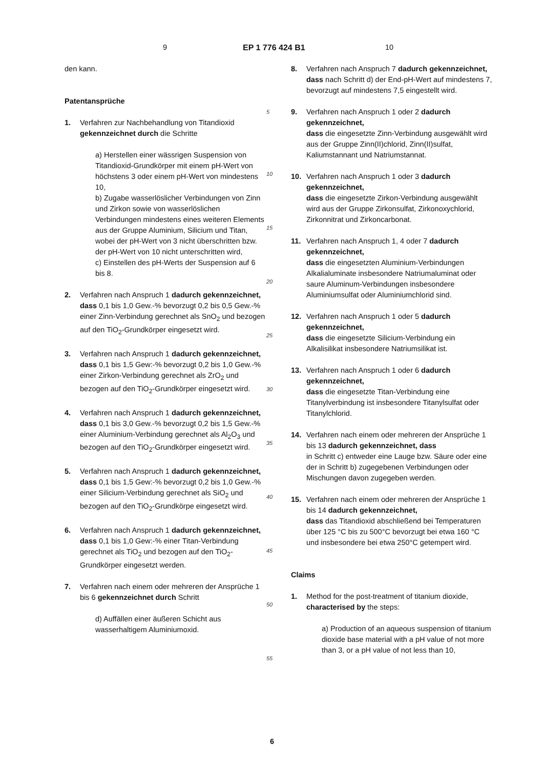9 EP 1 776 424 B1 10
den kann.
Patentansprüche
1. Verfahren zur Nachbehandlung von Titandioxid gekennzeichnet durch die Schritte
a) Herstellen einer wässrigen Suspension von Titandioxid-Grundkörper mit einem pH-Wert von höchstens 3 oder einem pH-Wert von mindestens 10,
b) Zugabe wasserlöslicher Verbindungen von Zinn und Zirkon sowie von wasserlöslichen Verbindungen mindestens eines weiteren Elements aus der Gruppe Aluminium, Silicium und Titan, wobei der pH-Wert von 3 nicht überschritten bzw. der pH-Wert von 10 nicht unterschritten wird,
c) Einstellen des pH-Werts der Suspension auf 6 bis 8.
2. Verfahren nach Anspruch 1 dadurch gekennzeichnet,
dass 0,1 bis 1,0 Gew.-% bevorzugt 0,2 bis 0,5 Gew.-% einer Zinn-Verbindung gerechnet als SnO<sub>2</sub> und bezogen auf den TiO<sub>2</sub>-Grundkörper eingesetzt wird.
3. Verfahren nach Anspruch 1 dadurch gekennzeichnet,
dass 0,1 bis 1,5 Gew:-% bevorzugt 0,2 bis 1,0 Gew.-% einer Zirkon-Verbindung gerechnet als ZrO<sub>2</sub> und bezogen auf den TiO<sub>2</sub>-Grundkörper eingesetzt wird.
4. Verfahren nach Anspruch 1 dadurch gekennzeichnet,
dass 0,1 bis 3,0 Gew.-% bevorzugt 0,2 bis 1,5 Gew.-% einer Aluminium-Verbindung gerechnet als Al<sub>2</sub>O<sub>3</sub> und bezogen auf den TiO<sub>2</sub>-Grundkörper eingesetzt wird.
5. Verfahren nach Anspruch 1 dadurch gekennzeichnet,
dass 0,1 bis 1,5 Gew:-% bevorzugt 0,2 bis 1,0 Gew.-% einer Silicium-Verbindung gerechnet als SiO<sub>2</sub> und bezogen auf den TiO<sub>2</sub>-Grundkörpe eingesetzt wird.
6. Verfahren nach Anspruch 1 dadurch gekennzeichnet,
dass 0,1 bis 1,0 Gew:-% einer Titan-Verbindung gerechnet als TiO<sub>2</sub> und bezogen auf den TiO<sub>2</sub>-Grundkörper eingesetzt werden.
7. Verfahren nach einem oder mehreren der Ansprüche 1 bis 6 gekennzeichnet durch Schritt
d) Auffällen einer äußeren Schicht aus wasserhaltigem Aluminiumoxid.
5
10
15
20
25
30
35
40
45
50
55
8. Verfahren nach Anspruch 7 dadurch gekennzeichnet,
dass nach Schritt d) der End-pH-Wert auf mindestens 7, bevorzugt auf mindestens 7,5 eingestellt wird.
9. Verfahren nach Anspruch 1 oder 2 dadurch gekennzeichnet,
dass die eingesetzte Zinn-Verbindung ausgewählt wird aus der Gruppe Zinn(II)chlorid, Zinn(II)sulfat, Kaliumstannant und Natriumstannat.
10. Verfahren nach Anspruch 1 oder 3 dadurch gekennzeichnet,
dass die eingesetzte Zirkon-Verbindung ausgewählt wird aus der Gruppe Zirkonsulfat, Zirkonoxychlorid, Zirkonnitrat und Zirkoncarbonat.
11. Verfahren nach Anspruch 1, 4 oder 7 dadurch gekennzeichnet,
dass die eingesetzten Aluminium-Verbindungen Alkalialuminate insbesondere Natriumaluminat oder saure Aluminum-Verbindungen insbesondere Aluminiumsulfat oder Aluminiumchlorid sind.
12. Verfahren nach Anspruch 1 oder 5 dadurch gekennzeichnet,
dass die eingesetzte Silicium-Verbindung ein Alkalisilikat insbesondere Natriumsilikat ist.
13. Verfahren nach Anspruch 1 oder 6 dadurch gekennzeichnet,
dass die eingesetzte Titan-Verbindung eine Titanylverbindung ist insbesondere Titanylsulfat oder Titanylchlorid.
14. Verfahren nach einem oder mehreren der Ansprüche 1 bis 13 dadurch gekennzeichnet, dass
in Schritt c) entweder eine Lauge bzw. Säure oder eine der in Schritt b) zugegebenen Verbindungen oder Mischungen davon zugegeben werden.
15. Verfahren nach einem oder mehreren der Ansprüche 1 bis 14 dadurch gekennzeichnet,
dass das Titandioxid abschließend bei Temperaturen über 125 °C bis zu 500°C bevorzugt bei etwa 160 °C und insbesondere bei etwa 250°C getempert wird.
Claims
1. Method for the post-treatment of titanium dioxide, characterised by the steps:
a) Production of an aqueous suspension of titanium dioxide base material with a pH value of not more than 3, or a pH value of not less than 10,
6